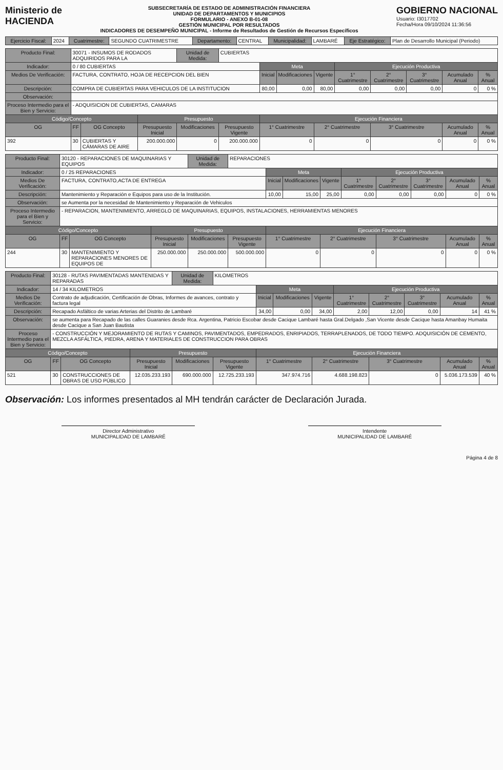Ministerio de
HACIENDA
SUBSECRETARÍA DE ESTADO DE ADMINISTRACIÓN FINANCIERA
UNIDAD DE DEPARTAMENTOS Y MUNICIPIOS
FORMULARIO - ANEXO B-01-08
GESTIÓN MUNICIPAL POR RESULTADOS
INDICADORES DE DESEMPEÑO MUNICIPAL - Informe de Resultados de Gestión de Recursos Específicos
GOBIERNO NACIONAL
Usuario: I3017702
Fecha/Hora 09/10/2024 11:36:56
| Ejercicio Fiscal: | 2024 | Cuatrimestre: | SEGUNDO CUATRIMESTRE | Departamento: | CENTRAL | Municipalidad: | LAMBARÉ | Eje Estratégico: | Plan de Desarrollo Municipal (Periodo) |
| Producto Final: | 30071 - INSUMOS DE RODADOS ADQUIRIDOS PARA LA | | | Unidad de Medida: | CUBIERTAS | | | | | | | | |
| Indicador: | 0 / 80 CUBIERTAS | | | | | Meta | | | Ejecución Productiva | | | | |
| Medios De Verificación: | FACTURA, CONTRATO, HOJA DE RECEPCION DEL BIEN | | | | | Inicial | Modificaciones | Vigente | 1° Cuatrimestre | 2° Cuatrimestre | 3° Cuatrimestre | Acumulado Anual | % Anual |
| Descripción: | COMPRA DE CUBIERTAS PARA VEHICULOS DE LA INSTITUCION | | | | | 80,00 | 0,00 | 80,00 | 0,00 | 0,00 | 0,00 | 0 | 0 % |
| Observación: | | | | | | | | | | | | | |
| Proceso Intermedio para el Bien y Servicio: | - ADQUISICION DE CUBIERTAS, CAMARAS | | | | | | | | | | | | |
| Código/Concepto | | | Presupuesto | | | Ejecución Financiera | | | | | | | |
| OG | FF | OG Concepto | Presupuesto Inicial | Modificaciones | Presupuesto Vigente | 1° Cuatrimestre | | 2° Cuatrimestre | | 3° Cuatrimestre | | Acumulado Anual | % Anual |
| 392 | 30 | CUBIERTAS Y CÁMARAS DE AIRE | 200.000.000 | 0 | 200.000.000 | 0 | | 0 | | 0 | | 0 | 0 % |
| Producto Final: | 30120 - REPARACIONES DE MAQUINARIAS Y EQUIPOS | | | Unidad de Medida: | REPARACIONES | | | | | | | | |
| Indicador: | 0 / 25 REPARACIONES | | | | | Meta | | | Ejecución Productiva | | | | |
| Medios De Verificación: | FACTURA, CONTRATO,ACTA DE ENTREGA | | | | | Inicial | Modificaciones | Vigente | 1° Cuatrimestre | 2° Cuatrimestre | 3° Cuatrimestre | Acumulado Anual | % Anual |
| Descripción: | Mantenimiento y Reparación e Equipos para uso de la Institución. | | | | | 10,00 | 15,00 | 25,00 | 0,00 | 0,00 | 0,00 | 0 | 0 % |
| Observación: | se Aumenta por la necesidad de Mantenimiento y Reparación de Vehiculos | | | | | | | | | | | | |
| Proceso Intermedio para el Bien y Servicio: | - REPARACION, MANTENIMIENTO, ARREGLO DE MAQUINARIAS, EQUIPOS, INSTALACIONES, HERRAMIENTAS MENORES | | | | | | | | | | | | |
| Código/Concepto | | | Presupuesto | | | Ejecución Financiera | | | | | | | |
| OG | FF | OG Concepto | Presupuesto Inicial | Modificaciones | Presupuesto Vigente | 1° Cuatrimestre | | 2° Cuatrimestre | | 3° Cuatrimestre | | Acumulado Anual | % Anual |
| 244 | 30 | MANTENIMIENTO Y REPARACIONES MENORES DE EQUIPOS DE | 250.000.000 | 250.000.000 | 500.000.000 | 0 | | 0 | | 0 | | 0 | 0 % |
| Producto Final: | 30128 - RUTAS PAVIMENTADAS MANTENIDAS Y REPARADAS | | | Unidad de Medida: | KILOMETROS | | | | | | | | |
| Indicador: | 14 / 34 KILOMETROS | | | | | Meta | | | Ejecución Productiva | | | | |
| Medios De Verificación: | Contrato de adjudicación, Certificación de Obras, Informes de avances, contrato y factura legal | | | | | Inicial | Modificaciones | Vigente | 1° Cuatrimestre | 2° Cuatrimestre | 3° Cuatrimestre | Acumulado Anual | % Anual |
| Descripción: | Recapado Asfáltico de varias Arterias del Distrito de Lambaré | | | | | 34,00 | 0,00 | 34,00 | 2,00 | 12,00 | 0,00 | 14 | 41 % |
| Observación: | se aumenta para Recapado de las calles Guaranies desde Rca. Argentina, Patricio Escobar desde Cacique Lambaré hasta Gral.Delgado ,San Vicente desde Cacique hasta Amanbay Humaita desde Cacique a San Juan Bautista | | | | | | | | | | | | |
| Proceso Intermedio para el Bien y Servicio: | - CONSTRUCCIÓN Y MEJORAMIENTO DE RUTAS Y CAMINOS, PAVIMENTADOS, EMPEDRADOS, ENRIPIADOS, TERRAPLENADOS, DE TODO TIEMPO. ADQUISICIÓN DE CEMENTO, MEZCLA ASFÁLTICA, PIEDRA, ARENA Y MATERIALES DE CONSTRUCCION PARA OBRAS | | | | | | | | | | | | |
| Código/Concepto | | | Presupuesto | | | Ejecución Financiera | | | | | | | |
| OG | FF | OG Concepto | Presupuesto Inicial | Modificaciones | Presupuesto Vigente | 1° Cuatrimestre | | 2° Cuatrimestre | | 3° Cuatrimestre | | Acumulado Anual | % Anual |
| 521 | 30 | CONSTRUCCIONES DE OBRAS DE USO PÚBLICO | 12.035.233.193 | 690.000.000 | 12.725.233.193 | 347.974.716 | | 4.688.198.823 | | 0 | | 5.036.173.539 | 40 % |
Observación: Los informes presentados al MH tendrán carácter de Declaración Jurada.
Director Administrativo
MUNICIPALIDAD DE LAMBARÉ
Intendente
MUNICIPALIDAD DE LAMBARÉ
Página 4 de 8